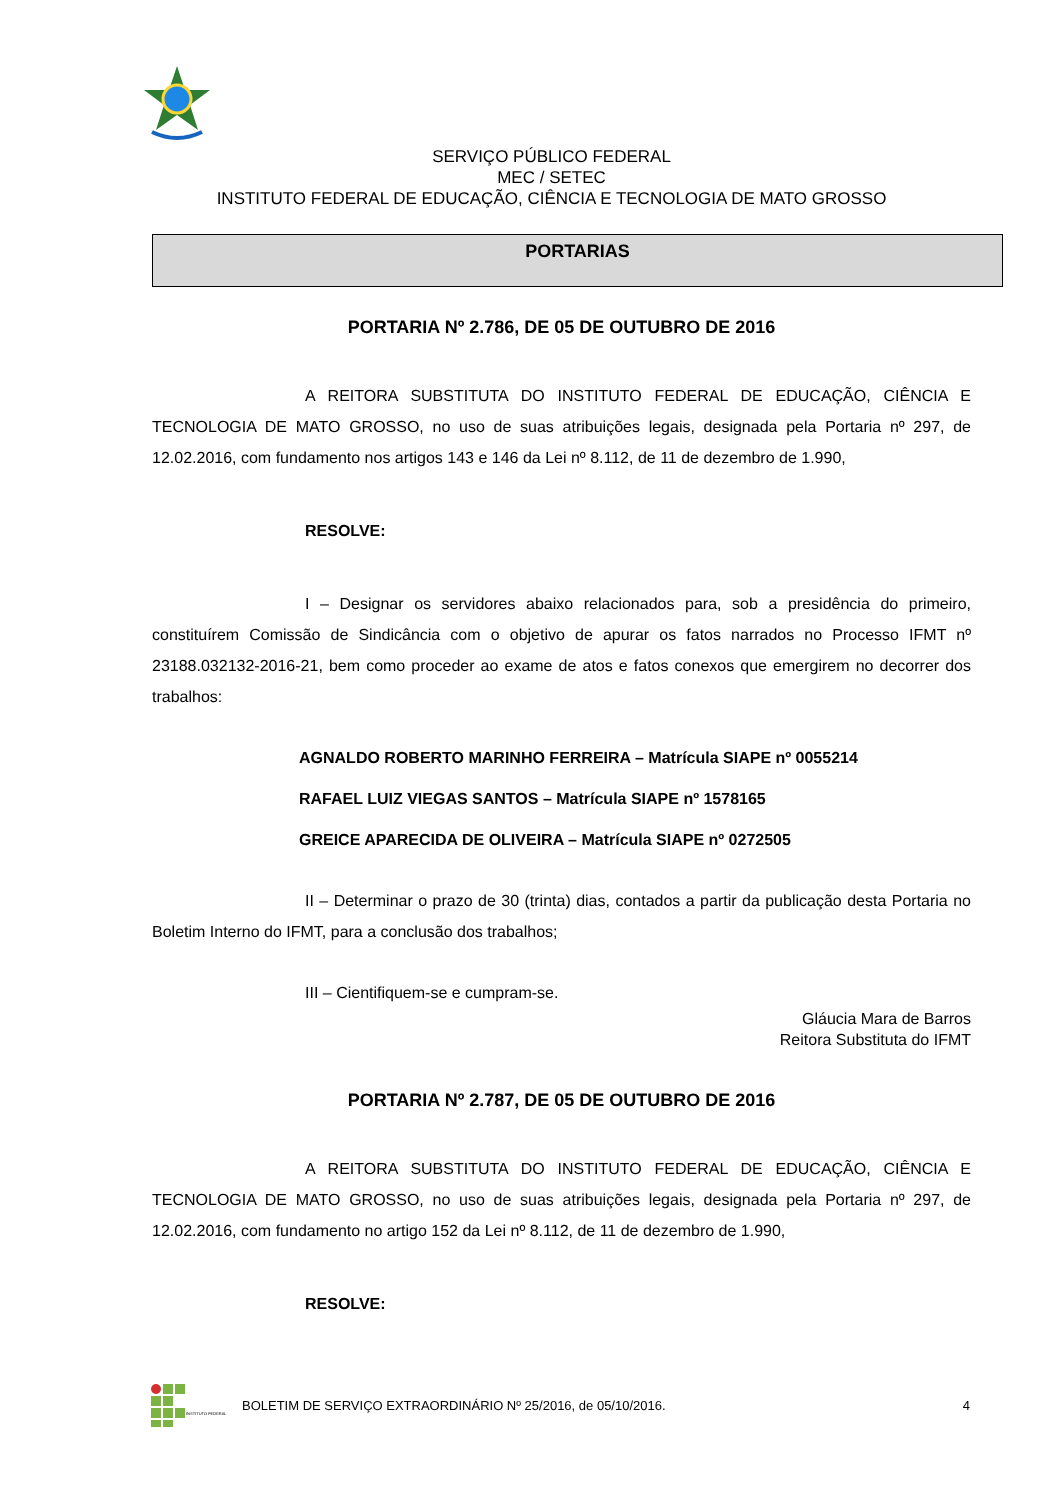SERVIÇO PÚBLICO FEDERAL
MEC / SETEC
INSTITUTO FEDERAL DE EDUCAÇÃO, CIÊNCIA E TECNOLOGIA DE MATO GROSSO
PORTARIAS
PORTARIA Nº 2.786, DE 05 DE OUTUBRO DE 2016
A REITORA SUBSTITUTA DO INSTITUTO FEDERAL DE EDUCAÇÃO, CIÊNCIA E TECNOLOGIA DE MATO GROSSO, no uso de suas atribuições legais, designada pela Portaria nº 297, de 12.02.2016, com fundamento nos artigos 143 e 146 da Lei nº 8.112, de 11 de dezembro de 1.990,
RESOLVE:
I – Designar os servidores abaixo relacionados para, sob a presidência do primeiro, constituírem Comissão de Sindicância com o objetivo de apurar os fatos narrados no Processo IFMT nº 23188.032132-2016-21, bem como proceder ao exame de atos e fatos conexos que emergirem no decorrer dos trabalhos:
AGNALDO ROBERTO MARINHO FERREIRA – Matrícula SIAPE nº 0055214
RAFAEL LUIZ VIEGAS SANTOS – Matrícula SIAPE nº 1578165
GREICE APARECIDA DE OLIVEIRA – Matrícula SIAPE nº 0272505
II – Determinar o prazo de 30 (trinta) dias, contados a partir da publicação desta Portaria no Boletim Interno do IFMT, para a conclusão dos trabalhos;
III – Cientifiquem-se e cumpram-se.
Gláucia Mara de Barros
Reitora Substituta do IFMT
PORTARIA Nº 2.787, DE 05 DE OUTUBRO DE 2016
A REITORA SUBSTITUTA DO INSTITUTO FEDERAL DE EDUCAÇÃO, CIÊNCIA E TECNOLOGIA DE MATO GROSSO, no uso de suas atribuições legais, designada pela Portaria nº 297, de 12.02.2016, com fundamento no artigo 152 da Lei nº 8.112, de 11 de dezembro de 1.990,
RESOLVE:
INSTITUTO FEDERAL
BOLETIM DE SERVIÇO EXTRAORDINÁRIO Nº 25/2016, de 05/10/2016. 4